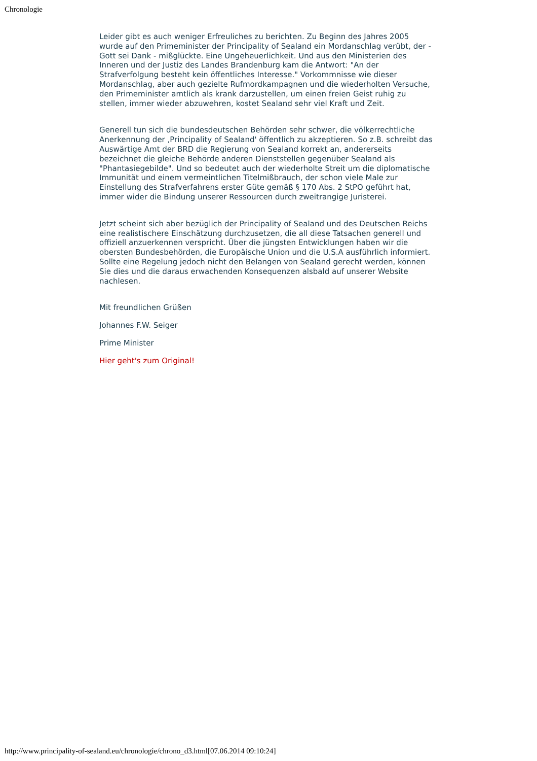Chronologie
Leider gibt es auch weniger Erfreuliches zu berichten. Zu Beginn des Jahres 2005 wurde auf den Primeminister der Principality of Sealand ein Mordanschlag verübt, der - Gott sei Dank - mißglückte. Eine Ungeheuerlichkeit. Und aus den Ministerien des Inneren und der Justiz des Landes Brandenburg kam die Antwort: "An der Strafverfolgung besteht kein öffentliches Interesse." Vorkommnisse wie dieser Mordanschlag, aber auch gezielte Rufmordkampagnen und die wiederholten Versuche, den Primeminister amtlich als krank darzustellen, um einen freien Geist ruhig zu stellen, immer wieder abzuwehren, kostet Sealand sehr viel Kraft und Zeit.
Generell tun sich die bundesdeutschen Behörden sehr schwer, die völkerrechtliche Anerkennung der ‚Principality of Sealand' öffentlich zu akzeptieren. So z.B. schreibt das Auswärtige Amt der BRD die Regierung von Sealand korrekt an, andererseits bezeichnet die gleiche Behörde anderen Dienststellen gegenüber Sealand als "Phantasiegebilde". Und so bedeutet auch der wiederholte Streit um die diplomatische Immunität und einem vermeintlichen Titelmißbrauch, der schon viele Male zur Einstellung des Strafverfahrens erster Güte gemäß § 170 Abs. 2 StPO geführt hat, immer wider die Bindung unserer Ressourcen durch zweitrangige Juristerei.
Jetzt scheint sich aber bezüglich der Principality of Sealand und des Deutschen Reichs eine realistischere Einschätzung durchzusetzen, die all diese Tatsachen generell und offiziell anzuerkennen verspricht. Über die jüngsten Entwicklungen haben wir die obersten Bundesbehörden, die Europäische Union und die U.S.A ausführlich informiert. Sollte eine Regelung jedoch nicht den Belangen von Sealand gerecht werden, können Sie dies und die daraus erwachenden Konsequenzen alsbald auf unserer Website nachlesen.
Mit freundlichen Grüßen
Johannes F.W. Seiger
Prime Minister
Hier geht's zum Original!
http://www.principality-of-sealand.eu/chronologie/chrono_d3.html[07.06.2014 09:10:24]